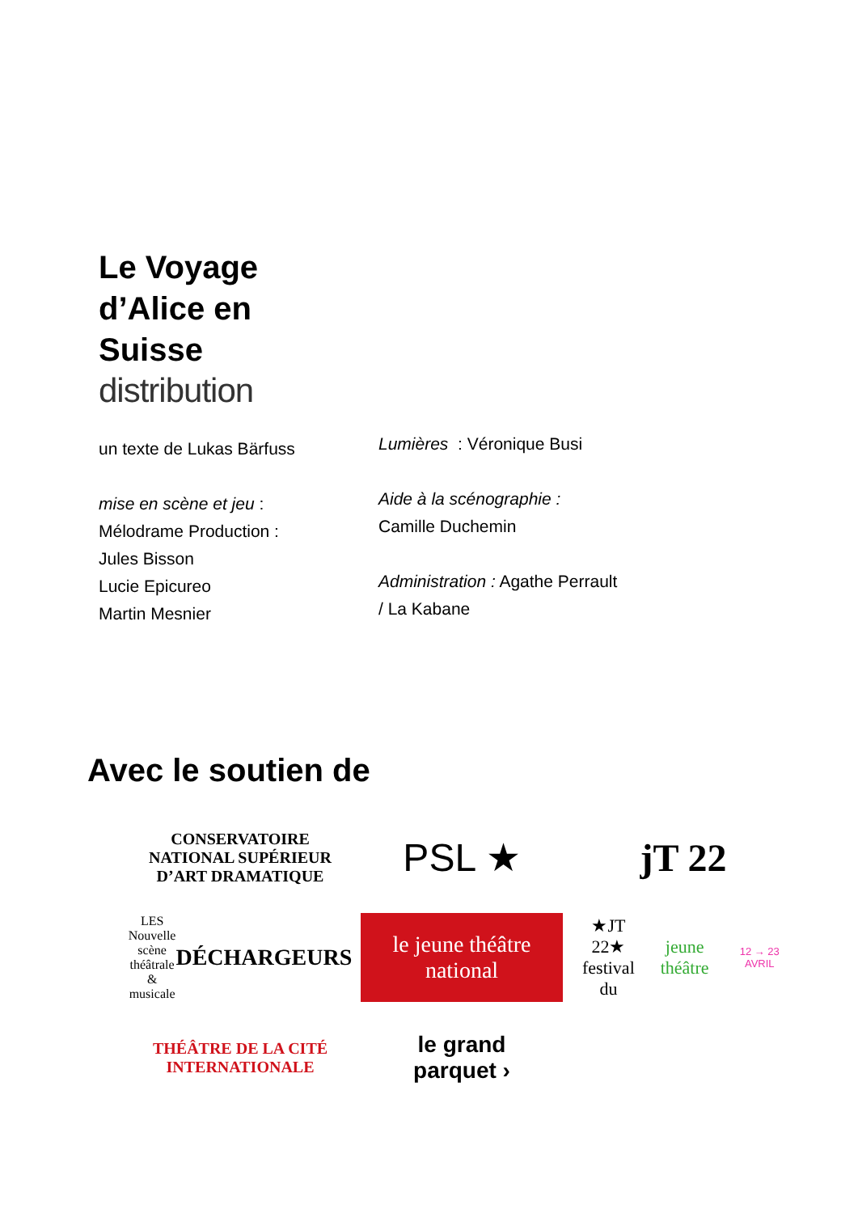Le Voyage
d’Alice en
Suisse
distribution
un texte de Lukas Bärfuss
mise en scène et jeu :
Mélodrame Production :
Jules Bisson
Lucie Epicureo
Martin Mesnier
Lumières : Véronique Busi
Aide à la scénographie :
Camille Duchemin
Administration : Agathe Perrault / La Kabane
Avec le soutien de
CONSERVATOIRE NATIONAL SUPÉRIEUR D’ART DRAMATIQUE
PSL ★
jT 22
LES Nouvelle scène théâtrale & musicale
DÉCHARGEURS
le jeune théâtre national
★JT 22★
festival du jeune théâtre
12 → 23 AVRIL
THÉÂTRE DE LA CITÉ INTERNATIONALE
le grand
parquet ›